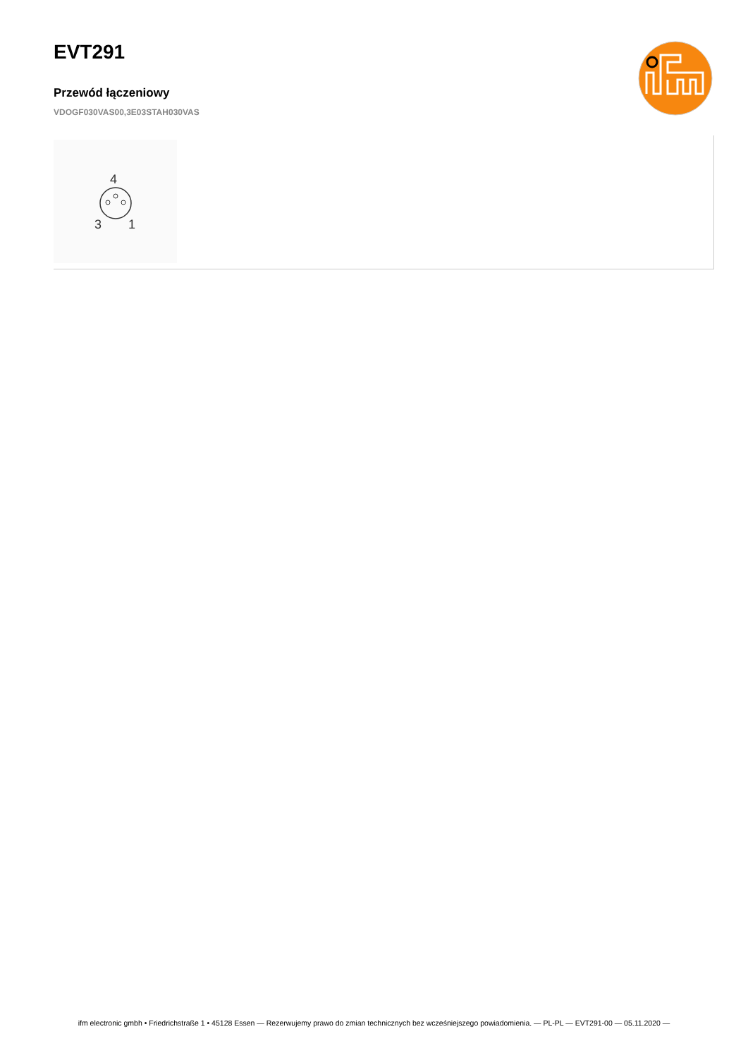EVT291
Przewód łączeniowy
VDOGF030VAS00,3E03STAH030VAS
4
3
1
ifm electronic gmbh • Friedrichstraße 1 • 45128 Essen — Rezerwujemy prawo do zmian technicznych bez wcześniejszego powiadomienia. — PL-PL — EVT291-00 — 05.11.2020 —